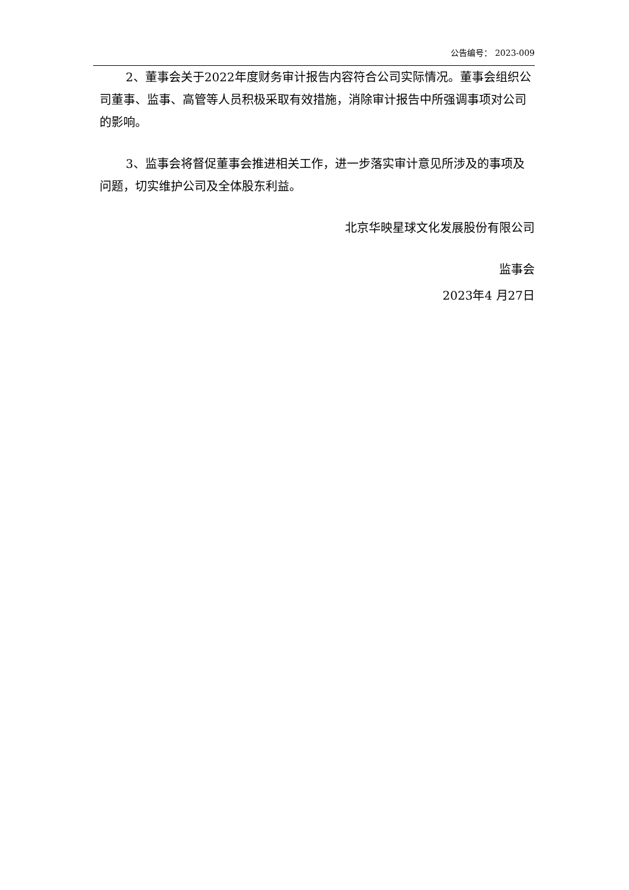公告编号： 2023-009
2、董事会关于2022年度财务审计报告内容符合公司实际情况。董事会组织公司董事、监事、高管等人员积极采取有效措施，消除审计报告中所强调事项对公司的影响。
3、监事会将督促董事会推进相关工作，进一步落实审计意见所涉及的事项及问题，切实维护公司及全体股东利益。
北京华映星球文化发展股份有限公司
监事会
2023年4 月27日